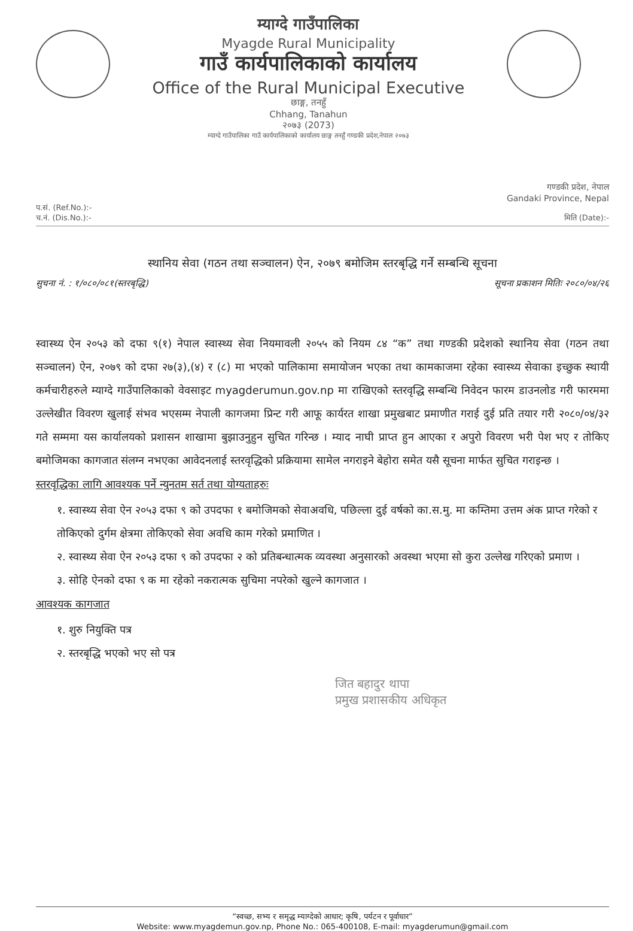म्याग्दे गाउँपालिका
Myagde Rural Municipality
गाउँ कार्यपालिकाको कार्यालय
Office of the Rural Municipal Executive
छाङ्ग, तनहुँ
Chhang, Tanahun
२०७३ (2073)
म्याग्दे गाउँपालिका गाउँ कार्यपालिकाको कार्यालय छाङ्ग तनहुँ गण्डकी प्रदेश,नेपाल २०७३
गण्डकी प्रदेश, नेपाल
Gandaki Province, Nepal
प.सं. (Ref.No.):-
च.नं. (Dis.No.):-
मिति (Date):-
स्थानिय सेवा (गठन तथा सञ्चालन) ऐन, २०७९ बमोजिम स्तरबृद्धि गर्ने सम्बन्धि सूचना
सुचना नं. : १/०८०/०८१(स्तरबृद्धि) सूचना प्रकाशन मितिः २०८०/०४/२६
स्वास्थ्य ऐन २०५३ को दफा ९(१) नेपाल स्वास्थ्य सेवा नियमावली २०५५ को नियम ८४ “क” तथा गण्डकी प्रदेशको स्थानिय सेवा (गठन तथा सञ्चालन) ऐन, २०७९ को दफा २७(३),(४) र (८) मा भएको पालिकामा समायोजन भएका तथा कामकाजमा रहेका स्वास्थ्य सेवाका इच्छुक स्थायी कर्मचारीहरुले म्याग्दे गाउँपालिकाको वेवसाइट myagderumun.gov.np मा राखिएको स्तरवृद्धि सम्बन्धि निवेदन फारम डाउनलोड गरी फारममा उल्लेखीत विवरण खुलाई संभव भएसम्म नेपाली कागजमा प्रिन्ट गरी आफू कार्यरत शाखा प्रमुखबाट प्रमाणीत गराई दुई प्रति तयार गरी २०८०/०४/३२ गते सम्ममा यस कार्यालयको प्रशासन शाखामा बुझाउनुहुन सुचित गरिन्छ । म्याद नाघी प्राप्त हुन आएका र अपुरो विवरण भरी पेश भए र तोकिए बमोजिमका कागजात संलग्न नभएका आवेदनलाई स्तरवृद्धिको प्रक्रियामा सामेल नगराइने बेहोरा समेत यसै सूचना मार्फत सुचित गराइन्छ ।
स्तरवृद्धिका लागि आवश्यक पर्ने न्युनतम सर्त तथा योग्यताहरुः
१. स्वास्थ्य सेवा ऐन २०५३ दफा ९ को उपदफा १ बमोजिमको सेवाअवधि, पछिल्ला दुई वर्षको का.स.मु. मा कम्तिमा उत्तम अंक प्राप्त गरेको र तोकिएको दुर्गम क्षेत्रमा तोकिएको सेवा अवधि काम गरेको प्रमाणित ।
२. स्वास्थ्य सेवा ऐन २०५३ दफा ९ को उपदफा २ को प्रतिबन्धात्मक व्यवस्था अनुसारको अवस्था भएमा सो कुरा उल्लेख गरिएको प्रमाण ।
३. सोहि ऐनको दफा ९ क मा रहेको नकरात्मक सुचिमा नपरेको खुल्ने कागजात ।
आवश्यक कागजात
१. शुरु नियुक्ति पत्र
२. स्तरबृद्धि भएको भए सो पत्र
जित बहादुर थापा
प्रमुख प्रशासकीय अधिकृत
“स्वच्छ, सभ्य र समृद्ध म्याग्देको आधार; कृषि, पर्यटन र पूर्वाधार”
Website: www.myagdemun.gov.np, Phone No.: 065-400108, E-mail: myagderumun@gmail.com